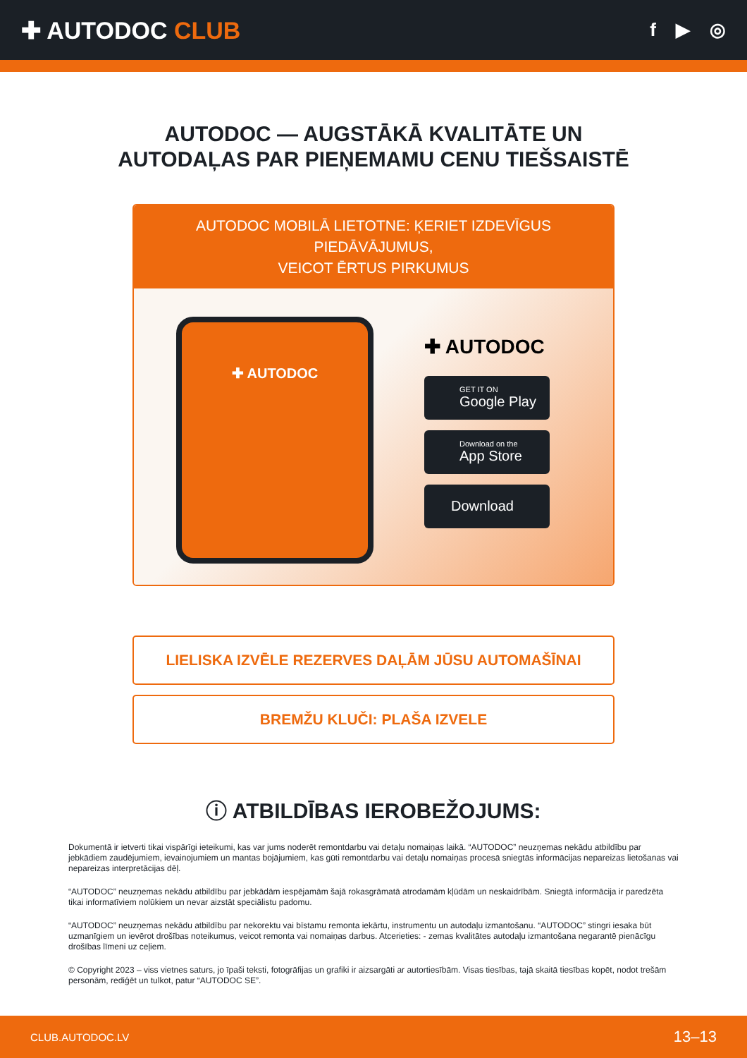✚ AUTODOC CLUB
f ▶ ◎
AUTODOC — AUGSTĀKĀ KVALITĀTE UN
AUTODAĻAS PAR PIEŅEMAMU CENU TIEŠSAISTĒ
AUTODOC MOBILĀ LIETOTNE: ĶERIET IZDEVĪGUS PIEDĀVĀJUMUS,
VEICOT ĒRTUS PIRKUMUS
✚ AUTODOC
✚ AUTODOC
GET IT ON
Google Play
Download on the
App Store
Download
LIELISKA IZVĒLE REZERVES DAĻĀM JŪSU AUTOMAŠĪNAI
BREMŽU KLUČI: PLAŠA IZVELE
ⓘ ATBILDĪBAS IEROBEŽOJUMS:
Dokumentā ir ietverti tikai vispārīgi ieteikumi, kas var jums noderēt remontdarbu vai detaļu nomaiņas laikā. “AUTODOC” neuzņemas nekādu atbildību par jebkādiem zaudējumiem, ievainojumiem un mantas bojājumiem, kas gūti remontdarbu vai detaļu nomaiņas procesā sniegtās informācijas nepareizas lietošanas vai nepareizas interpretācijas dēļ.
“AUTODOC” neuzņemas nekādu atbildību par jebkādām iespējamām šajā rokasgrāmatā atrodamām kļūdām un neskaidrībām. Sniegtā informācija ir paredzēta tikai informatīviem nolūkiem un nevar aizstāt speciālistu padomu.
“AUTODOC” neuzņemas nekādu atbildību par nekorektu vai bīstamu remonta iekārtu, instrumentu un autodaļu izmantošanu. “AUTODOC” stingri iesaka būt uzmanīgiem un ievērot drošības noteikumus, veicot remonta vai nomaiņas darbus. Atcerieties: - zemas kvalitātes autodaļu izmantošana negarantē pienācīgu drošības līmeni uz ceļiem.
© Copyright 2023 – viss vietnes saturs, jo īpaši teksti, fotogrāfijas un grafiki ir aizsargāti ar autortiesībām. Visas tiesības, tajā skaitā tiesības kopēt, nodot trešām personām, rediģēt un tulkot, patur “AUTODOC SE”.
CLUB.AUTODOC.LV 13–13